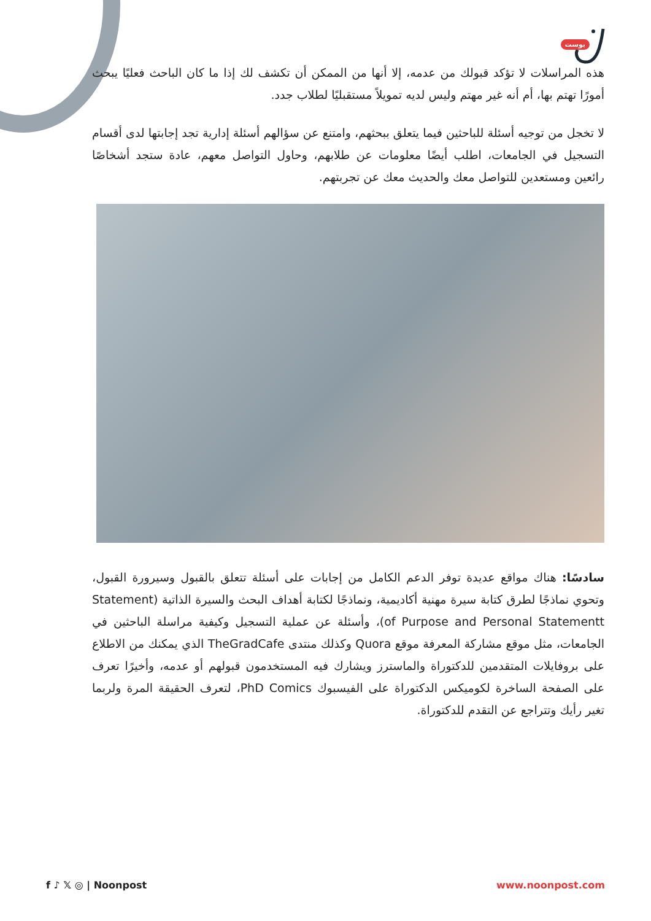بوست
هذه المراسلات لا تؤكد قبولك من عدمه، إلا أنها من الممكن أن تكشف لك إذا ما كان الباحث فعليًا يبحث أمورًا تهتم بها، أم أنه غير مهتم وليس لديه تمويلاً مستقبليًا لطلاب جدد.
لا تخجل من توجيه أسئلة للباحثين فيما يتعلق ببحثهم، وامتنع عن سؤالهم أسئلة إدارية تجد إجابتها لدى أقسام التسجيل في الجامعات، اطلب أيضًا معلومات عن طلابهم، وحاول التواصل معهم، عادة ستجد أشخاصًا رائعين ومستعدين للتواصل معك والحديث معك عن تجربتهم.
سادسًا: هناك مواقع عديدة توفر الدعم الكامل من إجابات على أسئلة تتعلق بالقبول وسيرورة القبول، وتحوي نماذجًا لطرق كتابة سيرة مهنية أكاديمية، ونماذجًا لكتابة أهداف البحث والسيرة الذاتية (Statement of Purpose and Personal Statementt)، وأسئلة عن عملية التسجيل وكيفية مراسلة الباحثين في الجامعات، مثل موقع مشاركة المعرفة موقع Quora وكذلك منتدى TheGradCafe الذي يمكنك من الاطلاع على بروفايلات المتقدمين للدكتوراة والماسترز ويشارك فيه المستخدمون قبولهم أو عدمه، وأخيرًا تعرف على الصفحة الساخرة لكوميكس الدكتوراة على الفيسبوك PhD Comics، لتعرف الحقيقة المرة ولربما تغير رأيك وتتراجع عن التقدم للدكتوراة.
f ♪ 𝕏 ◎ | Noonpost www.noonpost.com